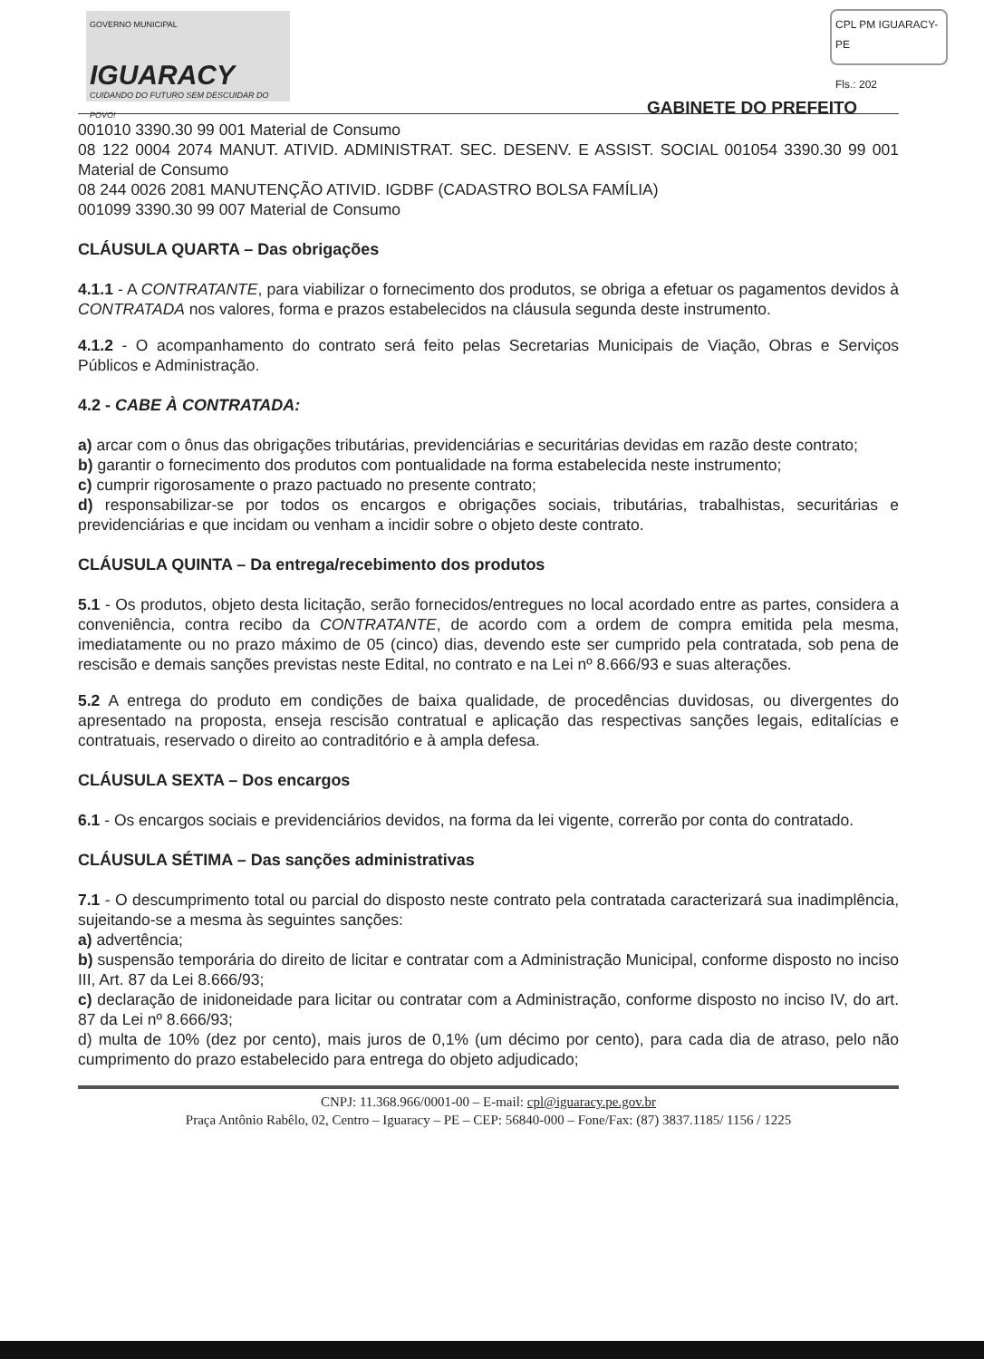GOVERNO MUNICIPAL
IGUARACY
CUIDANDO DO FUTURO SEM DESCUIDAR DO POVO!
CPL PM IGUARACY-PE
Fls.: 202
GABINETE DO PREFEITO
001010 3390.30 99 001 Material de Consumo
08 122 0004 2074 MANUT. ATIVID. ADMINISTRAT. SEC. DESENV. E ASSIST. SOCIAL 001054 3390.30 99 001 Material de Consumo
08 244 0026 2081 MANUTENÇÃO ATIVID. IGDBF (CADASTRO BOLSA FAMÍLIA)
001099 3390.30 99 007 Material de Consumo
CLÁUSULA QUARTA – Das obrigações
4.1.1 - A CONTRATANTE, para viabilizar o fornecimento dos produtos, se obriga a efetuar os pagamentos devidos à CONTRATADA nos valores, forma e prazos estabelecidos na cláusula segunda deste instrumento.
4.1.2 - O acompanhamento do contrato será feito pelas Secretarias Municipais de Viação, Obras e Serviços Públicos e Administração.
4.2 - CABE À CONTRATADA:
a) arcar com o ônus das obrigações tributárias, previdenciárias e securitárias devidas em razão deste contrato;
b) garantir o fornecimento dos produtos com pontualidade na forma estabelecida neste instrumento;
c) cumprir rigorosamente o prazo pactuado no presente contrato;
d) responsabilizar-se por todos os encargos e obrigações sociais, tributárias, trabalhistas, securitárias e previdenciárias e que incidam ou venham a incidir sobre o objeto deste contrato.
CLÁUSULA QUINTA – Da entrega/recebimento dos produtos
5.1 - Os produtos, objeto desta licitação, serão fornecidos/entregues no local acordado entre as partes, considera a conveniência, contra recibo da CONTRATANTE, de acordo com a ordem de compra emitida pela mesma, imediatamente ou no prazo máximo de 05 (cinco) dias, devendo este ser cumprido pela contratada, sob pena de rescisão e demais sanções previstas neste Edital, no contrato e na Lei nº 8.666/93 e suas alterações.
5.2 A entrega do produto em condições de baixa qualidade, de procedências duvidosas, ou divergentes do apresentado na proposta, enseja rescisão contratual e aplicação das respectivas sanções legais, editalícias e contratuais, reservado o direito ao contraditório e à ampla defesa.
CLÁUSULA SEXTA – Dos encargos
6.1 - Os encargos sociais e previdenciários devidos, na forma da lei vigente, correrão por conta do contratado.
CLÁUSULA SÉTIMA – Das sanções administrativas
7.1 - O descumprimento total ou parcial do disposto neste contrato pela contratada caracterizará sua inadimplência, sujeitando-se a mesma às seguintes sanções:
a) advertência;
b) suspensão temporária do direito de licitar e contratar com a Administração Municipal, conforme disposto no inciso III, Art. 87 da Lei 8.666/93;
c) declaração de inidoneidade para licitar ou contratar com a Administração, conforme disposto no inciso IV, do art. 87 da Lei nº 8.666/93;
d) multa de 10% (dez por cento), mais juros de 0,1% (um décimo por cento), para cada dia de atraso, pelo não cumprimento do prazo estabelecido para entrega do objeto adjudicado;
CNPJ: 11.368.966/0001-00 – E-mail: cpl@iguaracy.pe.gov.br
Praça Antônio Rabêlo, 02, Centro – Iguaracy – PE – CEP: 56840-000 – Fone/Fax: (87) 3837.1185/ 1156 / 1225